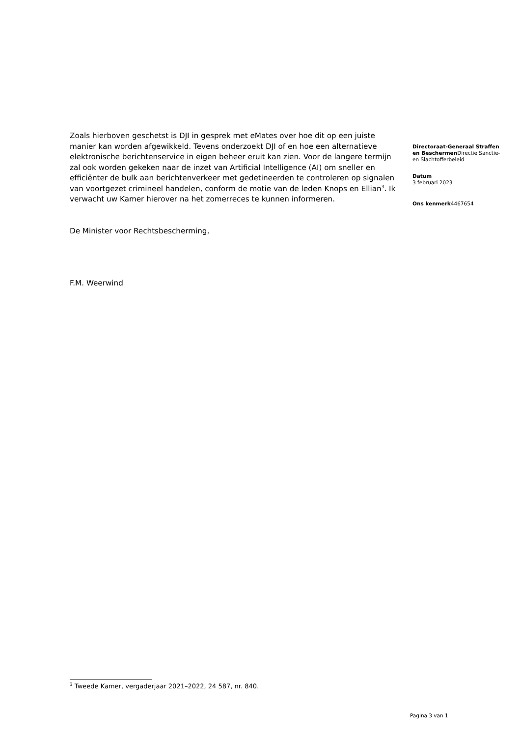Zoals hierboven geschetst is DJI in gesprek met eMates over hoe dit op een juiste manier kan worden afgewikkeld. Tevens onderzoekt DJI of en hoe een alternatieve elektronische berichtenservice in eigen beheer eruit kan zien. Voor de langere termijn zal ook worden gekeken naar de inzet van Artificial Intelligence (AI) om sneller en efficiënter de bulk aan berichtenverkeer met gedetineerden te controleren op signalen van voortgezet crimineel handelen, conform de motie van de leden Knops en Ellian<sup>3</sup>. Ik verwacht uw Kamer hierover na het zomerreces te kunnen informeren.
De Minister voor Rechtsbescherming,
F.M. Weerwind
Directoraat-Generaal Straffen en Beschermen Directie Sanctie- en Slachtofferbeleid
Datum
3 februari 2023
Ons kenmerk4467654
<sup>3</sup> Tweede Kamer, vergaderjaar 2021–2022, 24 587, nr. 840.
Pagina 3 van 1